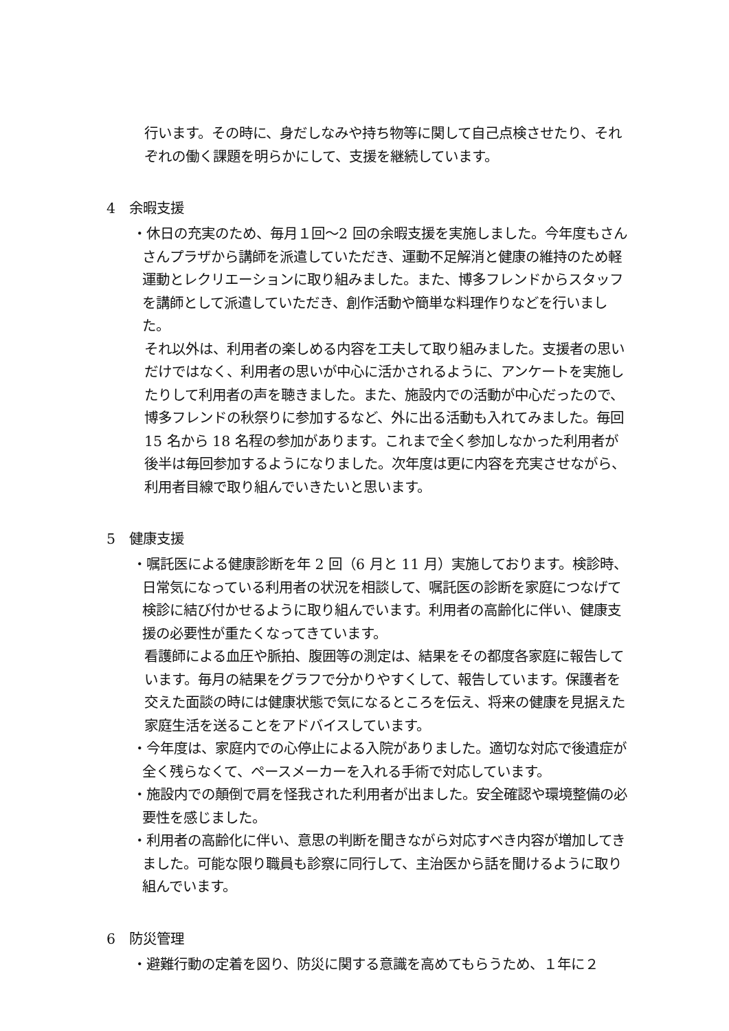行います。その時に、身だしなみや持ち物等に関して自己点検させたり、それぞれの働く課題を明らかにして、支援を継続しています。
4　余暇支援
・休日の充実のため、毎月１回～2 回の余暇支援を実施しました。今年度もさんさんプラザから講師を派遣していただき、運動不足解消と健康の維持のため軽運動とレクリエーションに取り組みました。また、博多フレンドからスタッフを講師として派遣していただき、創作活動や簡単な料理作りなどを行いました。
それ以外は、利用者の楽しめる内容を工夫して取り組みました。支援者の思いだけではなく、利用者の思いが中心に活かされるように、アンケートを実施したりして利用者の声を聴きました。また、施設内での活動が中心だったので、博多フレンドの秋祭りに参加するなど、外に出る活動も入れてみました。毎回 15 名から 18 名程の参加があります。これまで全く参加しなかった利用者が後半は毎回参加するようになりました。次年度は更に内容を充実させながら、利用者目線で取り組んでいきたいと思います。
5　健康支援
・嘱託医による健康診断を年 2 回（6 月と 11 月）実施しております。検診時、日常気になっている利用者の状況を相談して、嘱託医の診断を家庭につなげて検診に結び付かせるように取り組んでいます。利用者の高齢化に伴い、健康支援の必要性が重たくなってきています。
看護師による血圧や脈拍、腹囲等の測定は、結果をその都度各家庭に報告しています。毎月の結果をグラフで分かりやすくして、報告しています。保護者を交えた面談の時には健康状態で気になるところを伝え、将来の健康を見据えた家庭生活を送ることをアドバイスしています。
・今年度は、家庭内での心停止による入院がありました。適切な対応で後遺症が全く残らなくて、ペースメーカーを入れる手術で対応しています。
・施設内での顛倒で肩を怪我された利用者が出ました。安全確認や環境整備の必要性を感じました。
・利用者の高齢化に伴い、意思の判断を聞きながら対応すべき内容が増加してきました。可能な限り職員も診察に同行して、主治医から話を聞けるように取り組んでいます。
6　防災管理
・避難行動の定着を図り、防災に関する意識を高めてもらうため、１年に２